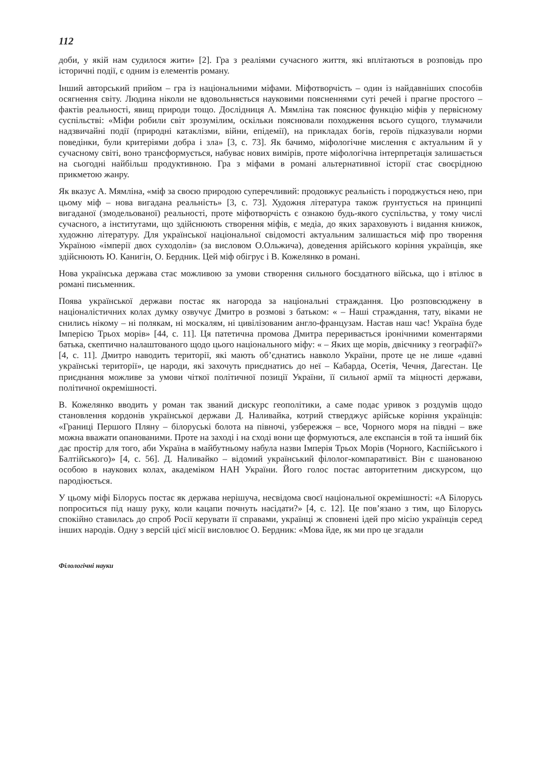112
доби, у якій нам судилося жити» [2]. Гра з реаліями сучасного життя, які вплітаються в розповідь про історичні події, є одним із елементів роману.
Інший авторський прийом – гра із національними міфами. Міфотворчість – один із найдавніших способів осягнення світу. Людина ніколи не вдовольняється науковими поясненнями суті речей і прагне простого – фактів реальності, явищ природи тощо. Дослідниця А. Мямліна так пояснює функцію міфів у первісному суспільстві: «Міфи робили світ зрозумілим, оскільки пояснювали походження всього сущого, тлумачили надзвичайні події (природні катаклізми, війни, епідемії), на прикладах богів, героїв підказували норми поведінки, були критеріями добра і зла» [3, с. 73]. Як бачимо, міфологічне мислення є актуальним й у сучасному світі, воно трансформується, набуває нових вимірів, проте міфологічна інтерпретація залишається на сьогодні найбільш продуктивною. Гра з міфами в романі альтернативної історії стає своєрідною прикметою жанру.
Як вказує А. Мямліна, «міф за своєю природою суперечливий: продовжує реальність і породжується нею, при цьому міф – нова вигадана реальність» [3, с. 73]. Художня література також ґрунтується на принципі вигаданої (змодельованої) реальності, проте міфотворчість є ознакою будь-якого суспільства, у тому числі сучасного, а інститутами, що здійснюють створення міфів, є медіа, до яких зараховують і видання книжок, художню літературу. Для української національної свідомості актуальним залишається міф про творення Україною «імперії двох суходолів» (за висловом О.Ольжича), доведення арійського коріння українців, яке здійснюють Ю. Канигін, О. Бердник. Цей міф обігрує і В. Кожелянко в романі.
Нова українська держава стає можливою за умови створення сильного боєздатного війська, що і втілює в романі письменник.
Поява української держави постає як нагорода за національні страждання. Цю розповсюджену в націоналістичних колах думку озвучує Дмитро в розмові з батьком: « – Наші страждання, тату, віками не снились нікому – ні полякам, ні москалям, ні цивілізованим англо-французам. Настав наш час! Україна буде Імперією Трьох морів» [44, с. 11]. Ця патетична промова Дмитра переривається іронічними коментарями батька, скептично налаштованого щодо цього національного міфу: « – Яких ще морів, двієчнику з географії?» [4, с. 11]. Дмитро наводить території, які мають об’єднатись навколо України, проте це не лише «давні українські території», це народи, які захочуть приєднатись до неї – Кабарда, Осетія, Чечня, Дагестан. Це приєднання можливе за умови чіткої політичної позиції України, її сильної армії та міцності держави, політичної окремішності.
В. Кожелянко вводить у роман так званий дискурс геополітики, а саме подає уривок з роздумів щодо становлення кордонів української держави Д. Наливайка, котрий стверджує арійське коріння українців: «Границі Першого Пляну – білоруські болота на півночі, узбережжя – все, Чорного моря на півдні – вже можна вважати опанованими. Проте на заході і на сході вони ще формуються, але експансія в той та інший бік дає простір для того, аби Україна в майбутньому набула назви Імперія Трьох Морів (Чорного, Каспійського і Балтійського)» [4, с. 56]. Д. Наливайко – відомий український філолог-компаративіст. Він є шанованою особою в наукових колах, академіком НАН України. Його голос постає авторитетним дискурсом, що пародіюється.
У цьому міфі Білорусь постає як держава нерішуча, несвідома своєї національної окремішності: «А Білорусь попроситься під нашу руку, коли кацапи почнуть насідати?» [4, с. 12]. Це пов’язано з тим, що Білорусь спокійно ставилась до спроб Росії керувати її справами, українці ж сповнені ідей про місію українців серед інших народів. Одну з версій цієї місії висловлює О. Бердник: «Мова йде, як ми про це згадали
Філологічні науки